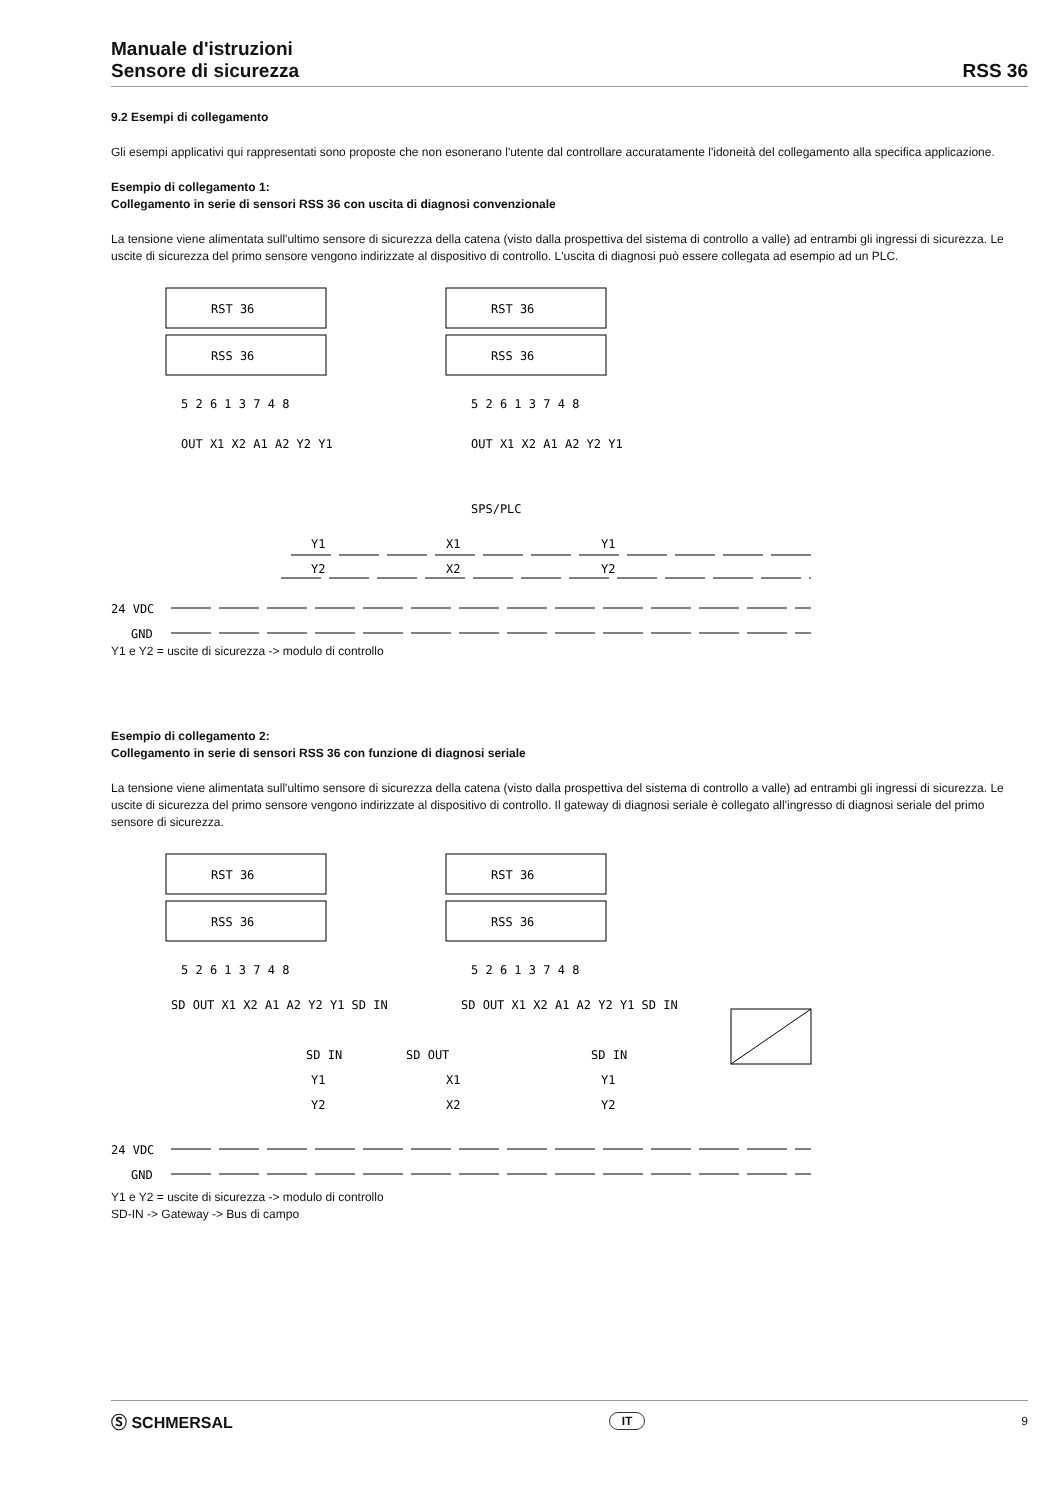Manuale d'istruzioni
Sensore di sicurezza
RSS 36
9.2 Esempi di collegamento
Gli esempi applicativi qui rappresentati sono proposte che non esonerano l'utente dal controllare accuratamente l'idoneità del collegamento alla specifica applicazione.
Esempio di collegamento 1:
Collegamento in serie di sensori RSS 36 con uscita di diagnosi convenzionale
La tensione viene alimentata sull'ultimo sensore di sicurezza della catena (visto dalla prospettiva del sistema di controllo a valle) ad entrambi gli ingressi di sicurezza. Le uscite di sicurezza del primo sensore vengono indirizzate al dispositivo di controllo. L'uscita di diagnosi può essere collegata ad esempio ad un PLC.
RST 36
RSS 36
RST 36
RSS 36
5 2 6 1 3 7 4 8
5 2 6 1 3 7 4 8
OUT X1 X2 A1 A2 Y2 Y1
OUT X1 X2 A1 A2 Y2 Y1
SPS/PLC
Y1
X1
Y1
Y2
X2
Y2
24 VDC
GND
Y1 e Y2 = uscite di sicurezza -> modulo di controllo
Esempio di collegamento 2:
Collegamento in serie di sensori RSS 36 con funzione di diagnosi seriale
La tensione viene alimentata sull'ultimo sensore di sicurezza della catena (visto dalla prospettiva del sistema di controllo a valle) ad entrambi gli ingressi di sicurezza. Le uscite di sicurezza del primo sensore vengono indirizzate al dispositivo di controllo. Il gateway di diagnosi seriale è collegato all'ingresso di diagnosi seriale del primo sensore di sicurezza.
RST 36
RSS 36
RST 36
RSS 36
5 2 6 1 3 7 4 8
5 2 6 1 3 7 4 8
SD OUT X1 X2 A1 A2 Y2 Y1 SD IN
SD OUT X1 X2 A1 A2 Y2 Y1 SD IN
SD IN
SD OUT
SD IN
Y1
X1
Y1
Y2
X2
Y2
24 VDC
GND
Y1 e Y2 = uscite di sicurezza -> modulo di controllo
SD-IN -> Gateway -> Bus di campo
Ⓢ SCHMERSAL IT 9